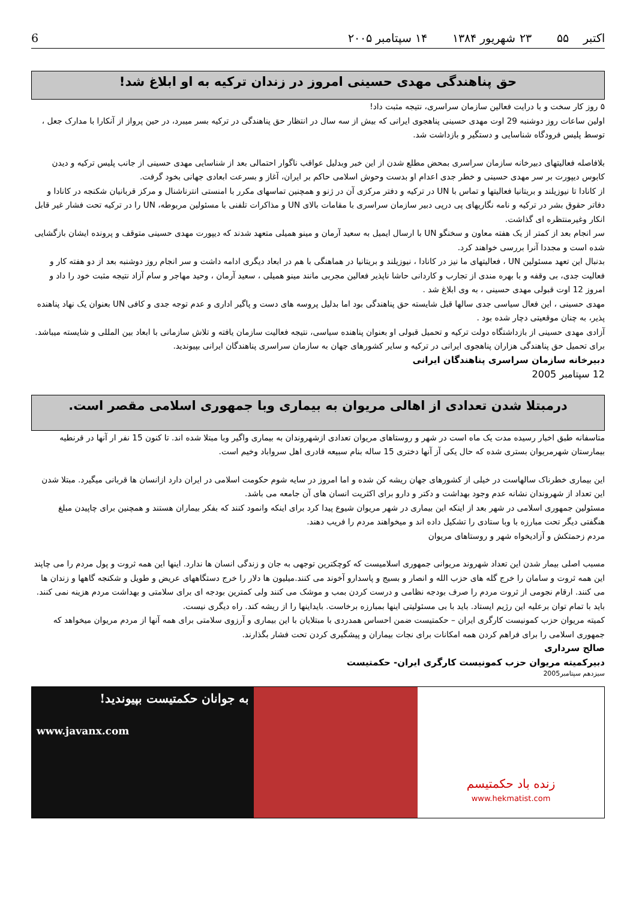6 اکتبر ۵۵ ۲۳ شهریور ۱۳۸۴ ۱۴ سپتامبر ۲۰۰۵
حق پناهندگی مهدی حسینی امروز در زندان ترکیه به او ابلاغ شد!
۵ روز کار سخت و با درایت فعالین سازمان سراسری، نتیجه مثبت داد!
اولین ساعات روز دوشنبه 29 اوت مهدی حسینی پناهجوی ایرانی که بیش از سه سال در انتظار حق پناهندگی در ترکیه بسر میبرد، در حین پرواز از آنکارا با مدارک جعل ، توسط پلیس فرودگاه شناسایی و دستگیر و بازداشت شد.
بلافاصله فعالیتهای دبیرخانه سازمان سراسری بمحض مطلع شدن از این خبر وبدلیل عواقب ناگوار احتمالی بعد از شناسایی مهدی حسینی از جانب پلیس ترکیه و دیدن کابوس دیپورت بر سر مهدی حسینی و خطر جدی اعدام او بدست وحوش اسلامی حاکم بر ایران، آغاز و بسرعت ابعادی جهانی بخود گرفت.
از کانادا تا نیوزیلند و بریتانیا فعالیتها و تماس با UN در ترکیه و دفتر مرکزی آن در ژنو و همچنین تماسهای مکرر با امنستی انترناشنال و مرکز قربانیان شکنجه در کانادا و دفاتر حقوق بشر در ترکیه و نامه نگاریهای پی درپی دبیر سازمان سراسری با مقامات بالای UN و مذاکرات تلفنی با مسئولین مربوطه، UN را در ترکیه تحت فشار غیر قابل انکار وغیرمنتظره ای گذاشت.
سر انجام بعد از کمتر از یک هفته معاون و سخنگو UN با ارسال ایمیل به سعید آرمان و مینو همیلی متعهد شدند که دیپورت مهدی حسینی متوقف و پرونده ایشان بازگشایی شده است و مجددا آنرا بررسی خواهند کرد.
بدنبال این تعهد مسئولین UN ، فعالیتهای ما نیز در کانادا ، نیوزیلند و بریتانیا در هماهنگی با هم در ابعاد دیگری ادامه داشت و سر انجام روز دوشنبه بعد از دو هفته کار و فعالیت جدی، بی وقفه و با بهره مندی از تجارب و کاردانی حاشا ناپذیر فعالین مجربی مانند مینو همیلی ، سعید آرمان ، وحید مهاجر و سام آزاد نتیجه مثبت خود را داد و امروز 12 اوت قبولی مهدی حسینی ، به وی ابلاغ شد .
مهدی حسینی ، این فعال سیاسی جدی سالها قبل شایسته حق پناهندگی بود اما بدلیل پروسه های دست و پاگیر اداری و عدم توجه جدی و کافی UN بعنوان یک نهاد پناهنده پذیر، به چنان موقعیتی دچار شده بود .
آزادی مهدی حسینی از بازداشتگاه دولت ترکیه و تحمیل قبولی او بعنوان پناهنده سیاسی، نتیجه فعالیت سازمان یافته و تلاش سازمانی با ابعاد بین المللی و شایسته میباشد.
برای تحمیل حق پناهندگی هزاران پناهجوی ایرانی در ترکیه و سایر کشورهای جهان به سازمان سراسری پناهندگان ایرانی بپیوندید.
دبیرخانه سازمان سراسری پناهندگان ایرانی
12 سپتامبر 2005
درمبتلا شدن تعدادی از اهالی مریوان به بیماری وبا جمهوری اسلامی مقصر است.
متاسفانه طبق اخبار رسیده مدت یک ماه است در شهر و روستاهای مریوان تعدادی ازشهروندان به بیماری واگیر وبا مبتلا شده اند. تا کنون 15 نفر ار آنها در قرنطیه بیمارستان شهرمریوان بستری شده که حال یکی آز آنها دختری 15 ساله بنام سبیعه قادری اهل سرواباد وخیم است.
این بیماری خطرناک سالهاست در خیلی از کشورهای جهان ریشه کن شده و اما امروز در سایه شوم حکومت اسلامی در ایران دارد ازانسان ها قربانی میگیرد. مبتلا شدن این تعداد از شهروندان نشانه عدم وجود بهداشت و دکتر و دارو برای اکثریت انسان های آن جامعه می باشد.
مسئولین جمهوری اسلامی در شهر بعد از اینکه این بیماری در شهر مریوان شیوع پیدا کرد برای اینکه وانمود کنند که بفکر بیماران هستند و همچنین برای چاپیدن مبلغ هنگفتی دیگر تحت مبارزه با وبا ستادی را تشکیل داده اند و میخواهند مردم را فریب دهند.
مردم زحمتکش و آزادیخواه شهر و روستاهای مریوان
مسبب اصلی بیمار شدن این تعداد شهروند مریوانی جمهوری اسلامیست که کوچکترین توجهی به جان و زندگی انسان ها ندارد. اینها این همه ثروت و پول مردم را می چاپند این همه ثروت و سامان را خرج گله های حزب الله و انصار و بسیج و پاسدارو آخوند می کنند.میلیون ها دلار را خرج دستگاههای عریض و طویل و شکنجه گاهها و زندان ها می کنند. ارقام نجومی از ثروت مردم را صرف بودجه نظامی و درست کردن بمب و موشک می کنند ولی کمترین بودجه ای برای سلامتی و بهداشت مردم هزینه نمی کنند.
باید با تمام توان برعلیه این رژیم ایستاد. باید با بی مسئولیتی اینها بمبارزه برخاست. بایداینها را از ریشه کند. راه دیگری نیست.
کمیته مریوان حزب کمونیست کارگری ایران – حکمتیست ضمن احساس همدردی با مبتلایان با این بیماری و آرزوی سلامتی برای همه آنها از مردم مریوان میخواهد که جمهوری اسلامی را برای فراهم کردن همه امکانات برای نجات بیماران و پیشگیری کردن تحت فشار بگذارند.
صالح سرداری
دبیرکمیته مریوان حزب کمونیست کارگری ایران- حکمتیست
سیزدهم سپتامبر2005
به جوانان حکمتیست بپیوندید!
www.javanx.com
زنده باد حکمتیسم
www.hekmatist.com